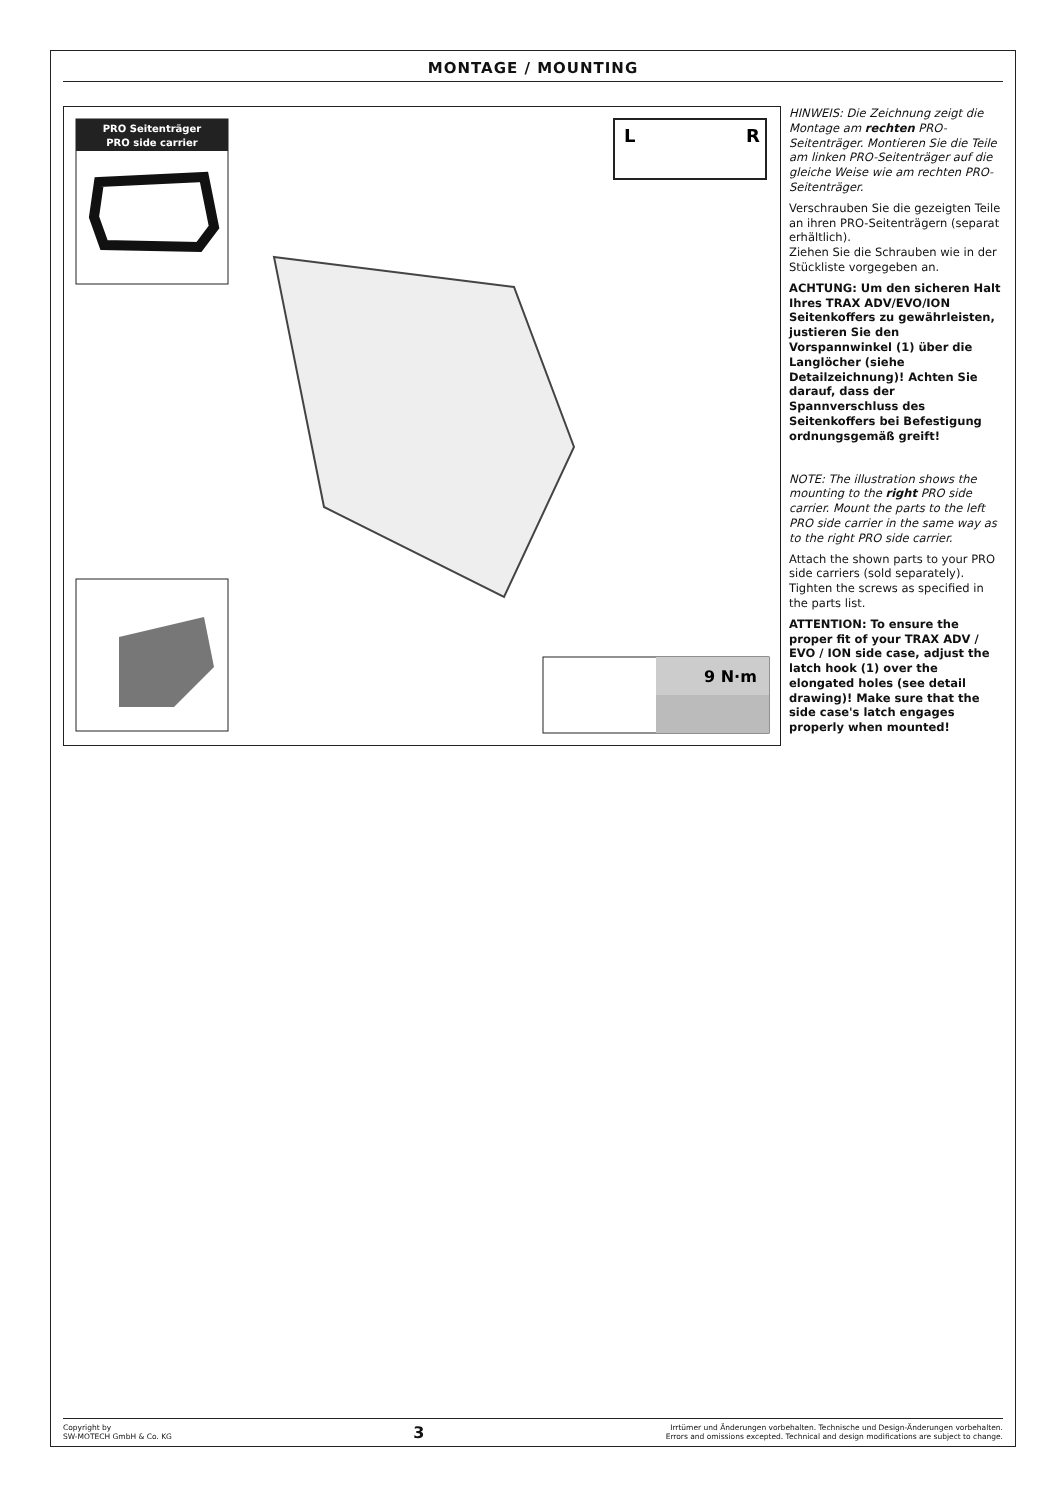MONTAGE / MOUNTING
PRO Seitenträger
PRO side carrier
9 N·m
L
R
HINWEIS: Die Zeichnung zeigt die Montage am rechten PRO-Seitenträger. Montieren Sie die Teile am linken PRO-Seitenträger auf die gleiche Weise wie am rechten PRO-Seitenträger.
Verschrauben Sie die gezeigten Teile an ihren PRO-Seitenträgern (separat erhältlich).
Ziehen Sie die Schrauben wie in der Stückliste vorgegeben an.
ACHTUNG: Um den sicheren Halt Ihres TRAX ADV/EVO/ION Seitenkoffers zu gewährleisten, justieren Sie den Vorspannwinkel (1) über die Langlöcher (siehe Detailzeichnung)! Achten Sie darauf, dass der Spannverschluss des Seitenkoffers bei Befestigung ordnungsgemäß greift!
NOTE: The illustration shows the mounting to the right PRO side carrier. Mount the parts to the left PRO side carrier in the same way as to the right PRO side carrier.
Attach the shown parts to your PRO side carriers (sold separately). Tighten the screws as specified in the parts list.
ATTENTION: To ensure the proper fit of your TRAX ADV / EVO / ION side case, adjust the latch hook (1) over the elongated holes (see detail drawing)! Make sure that the side case's latch engages properly when mounted!
Copyright by
SW-MOTECH GmbH & Co. KG
3
Irrtümer und Änderungen vorbehalten. Technische und Design-Änderungen vorbehalten.
Errors and omissions excepted. Technical and design modifications are subject to change.